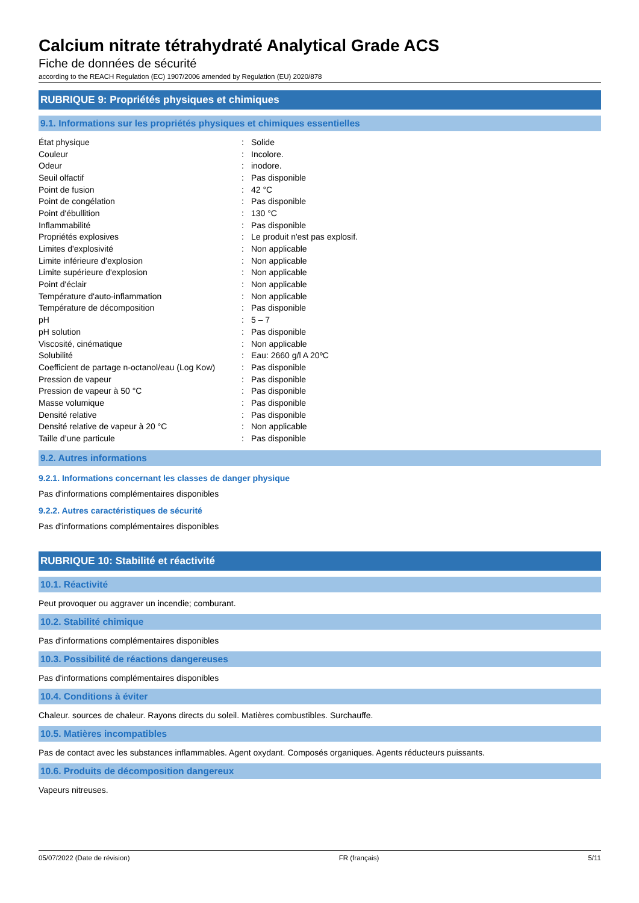Calcium nitrate tétrahydraté Analytical Grade ACS
Fiche de données de sécurité
according to the REACH Regulation (EC) 1907/2006 amended by Regulation (EU) 2020/878
RUBRIQUE 9: Propriétés physiques et chimiques
9.1. Informations sur les propriétés physiques et chimiques essentielles
| État physique | : | Solide |
| Couleur | : | Incolore. |
| Odeur | : | inodore. |
| Seuil olfactif | : | Pas disponible |
| Point de fusion | : | 42 °C |
| Point de congélation | : | Pas disponible |
| Point d'ébullition | : | 130 °C |
| Inflammabilité | : | Pas disponible |
| Propriétés explosives | : | Le produit n'est pas explosif. |
| Limites d'explosivité | : | Non applicable |
| Limite inférieure d'explosion | : | Non applicable |
| Limite supérieure d'explosion | : | Non applicable |
| Point d'éclair | : | Non applicable |
| Température d'auto-inflammation | : | Non applicable |
| Température de décomposition | : | Pas disponible |
| pH | : | 5 – 7 |
| pH solution | : | Pas disponible |
| Viscosité, cinématique | : | Non applicable |
| Solubilité | : | Eau: 2660 g/l A 20ºC |
| Coefficient de partage n-octanol/eau (Log Kow) | : | Pas disponible |
| Pression de vapeur | : | Pas disponible |
| Pression de vapeur à 50 °C | : | Pas disponible |
| Masse volumique | : | Pas disponible |
| Densité relative | : | Pas disponible |
| Densité relative de vapeur à 20 °C | : | Non applicable |
| Taille d’une particule | : | Pas disponible |
9.2. Autres informations
9.2.1. Informations concernant les classes de danger physique
Pas d'informations complémentaires disponibles
9.2.2. Autres caractéristiques de sécurité
Pas d'informations complémentaires disponibles
RUBRIQUE 10: Stabilité et réactivité
10.1. Réactivité
Peut provoquer ou aggraver un incendie; comburant.
10.2. Stabilité chimique
Pas d'informations complémentaires disponibles
10.3. Possibilité de réactions dangereuses
Pas d'informations complémentaires disponibles
10.4. Conditions à éviter
Chaleur. sources de chaleur. Rayons directs du soleil. Matières combustibles. Surchauffe.
10.5. Matières incompatibles
Pas de contact avec les substances inflammables. Agent oxydant. Composés organiques. Agents réducteurs puissants.
10.6. Produits de décomposition dangereux
Vapeurs nitreuses.
05/07/2022 (Date de révision) FR (français) 5/11